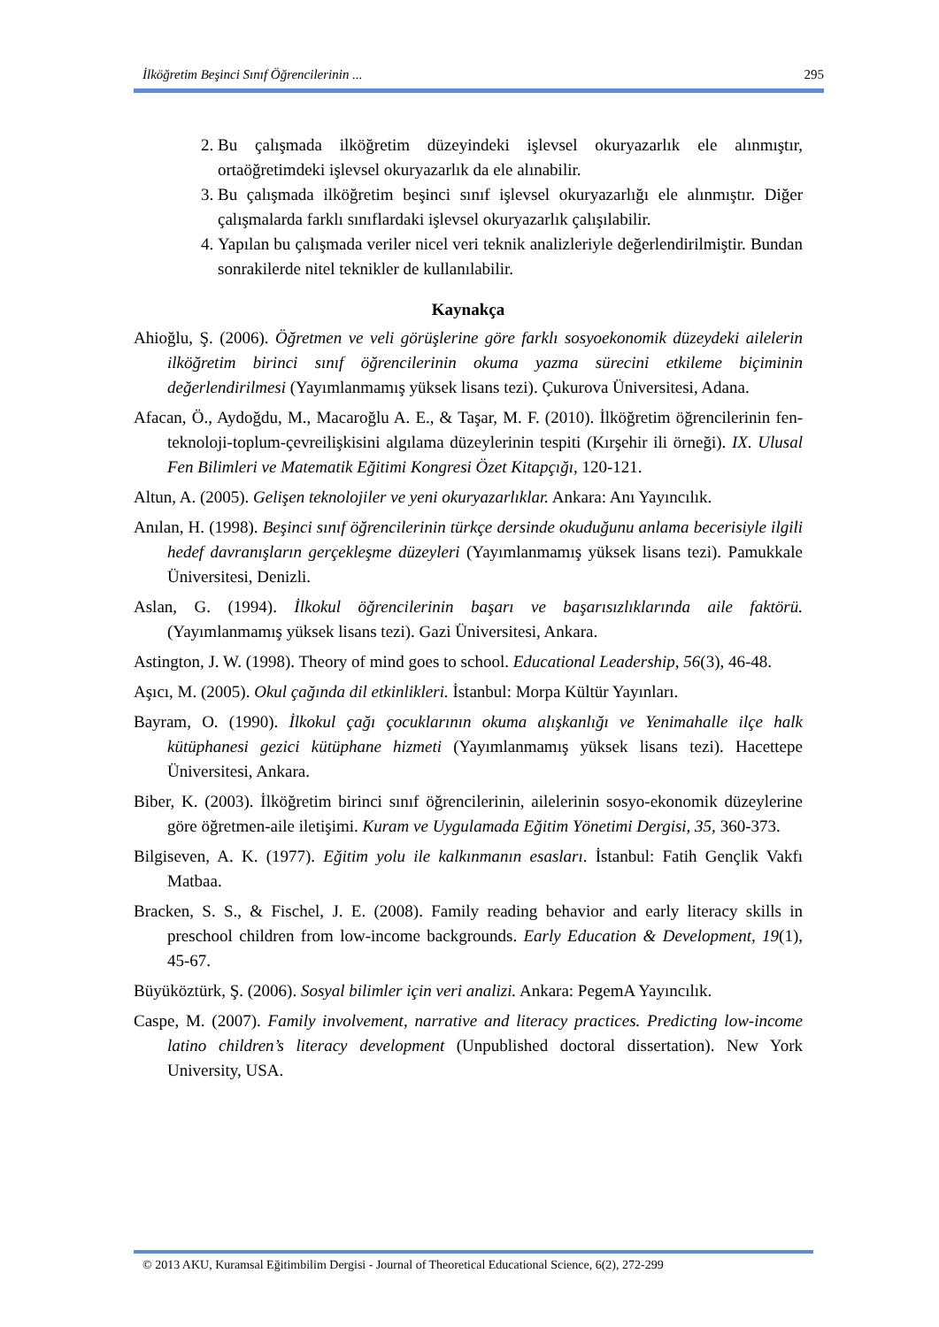İlköğretim Beşinci Sınıf Öğrencilerinin ... 295
2. Bu çalışmada ilköğretim düzeyindeki işlevsel okuryazarlık ele alınmıştır, ortaöğretimdeki işlevsel okuryazarlık da ele alınabilir.
3. Bu çalışmada ilköğretim beşinci sınıf işlevsel okuryazarlığı ele alınmıştır. Diğer çalışmalarda farklı sınıflardaki işlevsel okuryazarlık çalışılabilir.
4. Yapılan bu çalışmada veriler nicel veri teknik analizleriyle değerlendirilmiştir. Bundan sonrakilerde nitel teknikler de kullanılabilir.
Kaynakça
Ahioğlu, Ş. (2006). Öğretmen ve veli görüşlerine göre farklı sosyoekonomik düzeydeki ailelerin ilköğretim birinci sınıf öğrencilerinin okuma yazma sürecini etkileme biçiminin değerlendirilmesi (Yayımlanmamış yüksek lisans tezi). Çukurova Üniversitesi, Adana.
Afacan, Ö., Aydoğdu, M., Macaroğlu A. E., & Taşar, M. F. (2010). İlköğretim öğrencilerinin fen-teknoloji-toplum-çevreilişkisini algılama düzeylerinin tespiti (Kırşehir ili örneği). IX. Ulusal Fen Bilimleri ve Matematik Eğitimi Kongresi Özet Kitapçığı, 120-121.
Altun, A. (2005). Gelişen teknolojiler ve yeni okuryazarlıklar. Ankara: Anı Yayıncılık.
Anılan, H. (1998). Beşinci sınıf öğrencilerinin türkçe dersinde okuduğunu anlama becerisiyle ilgili hedef davranışların gerçekleşme düzeyleri (Yayımlanmamış yüksek lisans tezi). Pamukkale Üniversitesi, Denizli.
Aslan, G. (1994). İlkokul öğrencilerinin başarı ve başarısızlıklarında aile faktörü. (Yayımlanmamış yüksek lisans tezi). Gazi Üniversitesi, Ankara.
Astington, J. W. (1998). Theory of mind goes to school. Educational Leadership, 56(3), 46-48.
Aşıcı, M. (2005). Okul çağında dil etkinlikleri. İstanbul: Morpa Kültür Yayınları.
Bayram, O. (1990). İlkokul çağı çocuklarının okuma alışkanlığı ve Yenimahalle ilçe halk kütüphanesi gezici kütüphane hizmeti (Yayımlanmamış yüksek lisans tezi). Hacettepe Üniversitesi, Ankara.
Biber, K. (2003). İlköğretim birinci sınıf öğrencilerinin, ailelerinin sosyo-ekonomik düzeylerine göre öğretmen-aile iletişimi. Kuram ve Uygulamada Eğitim Yönetimi Dergisi, 35, 360-373.
Bilgiseven, A. K. (1977). Eğitim yolu ile kalkınmanın esasları. İstanbul: Fatih Gençlik Vakfı Matbaa.
Bracken, S. S., & Fischel, J. E. (2008). Family reading behavior and early literacy skills in preschool children from low-income backgrounds. Early Education & Development, 19(1), 45-67.
Büyüköztürk, Ş. (2006). Sosyal bilimler için veri analizi. Ankara: PegemA Yayıncılık.
Caspe, M. (2007). Family involvement, narrative and literacy practices. Predicting low-income latino children’s literacy development (Unpublished doctoral dissertation). New York University, USA.
© 2013 AKU, Kuramsal Eğitimbilim Dergisi - Journal of Theoretical Educational Science, 6(2), 272-299